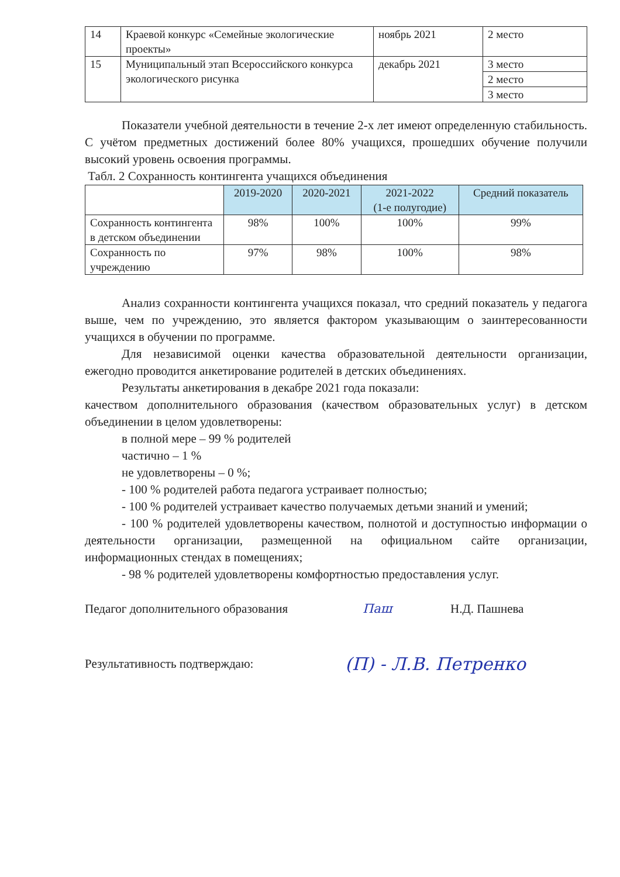| 14 | Краевой конкурс «Семейные экологические проекты» | ноябрь 2021 | 2 место |
| 15 | Муниципальный этап Всероссийского конкурса экологического рисунка | декабрь 2021 | 3 место |
| | | | 2 место |
| | | | 3 место |
Показатели учебной деятельности в течение 2-х лет имеют определенную стабильность. С учётом предметных достижений более 80% учащихся, прошедших обучение получили высокий уровень освоения программы.
Табл. 2 Сохранность контингента учащихся объединения
| | 2019-2020 | 2020-2021 | 2021-2022 (1-е полугодие) | Средний показатель |
| Сохранность контингента в детском объединении | 98% | 100% | 100% | 99% |
| Сохранность по учреждению | 97% | 98% | 100% | 98% |
Анализ сохранности контингента учащихся показал, что средний показатель у педагога выше, чем по учреждению, это является фактором указывающим о заинтересованности учащихся в обучении по программе.
Для независимой оценки качества образовательной деятельности организации, ежегодно проводится анкетирование родителей в детских объединениях.
Результаты анкетирования в декабре 2021 года показали:
качеством дополнительного образования (качеством образовательных услуг) в детском объединении в целом удовлетворены:
в полной мере – 99 % родителей
частично – 1 %
не удовлетворены – 0 %;
- 100 % родителей работа педагога устраивает полностью;
- 100 % родителей устраивает качество получаемых детьми знаний и умений;
- 100 % родителей удовлетворены качеством, полнотой и доступностью информации о деятельности организации, размещенной на официальном сайте организации, информационных стендах в помещениях;
- 98 % родителей удовлетворены комфортностью предоставления услуг.
Педагог дополнительного образования Паш Н.Д. Пашнева
Результативность подтверждаю: (П) - Л.В. Петренко